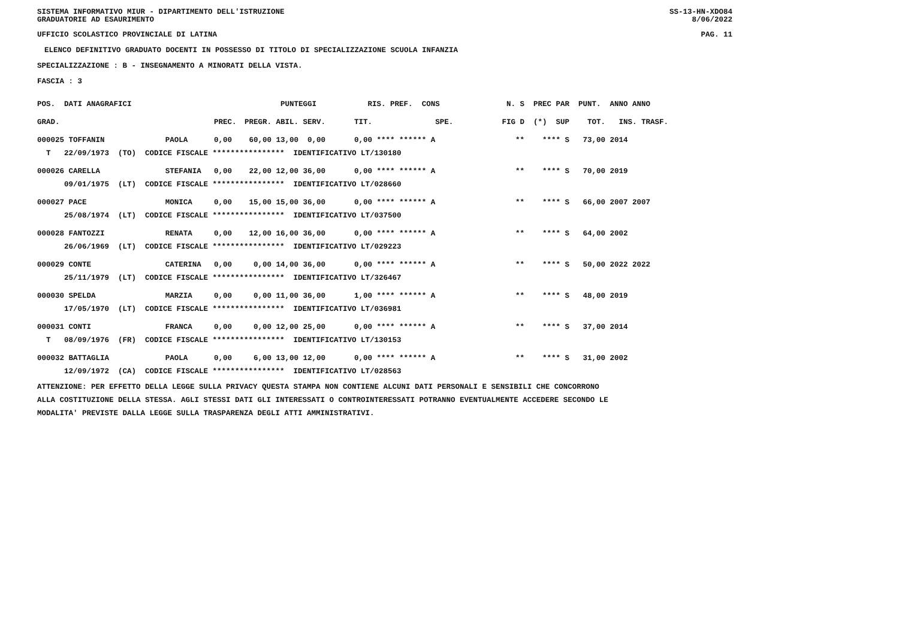SISTEMA INFORMATIVO MIUR - DIPARTIMENTO DELL'ISTRUZIONE
GRADUATORIE AD ESAURIMENTO SS-13-HN-XDO84
8/06/2022
UFFICIO SCOLASTICO PROVINCIALE DI LATINA PAG. 11
ELENCO DEFINITIVO GRADUATO DOCENTI IN POSSESSO DI TITOLO DI SPECIALIZZAZIONE SCUOLA INFANZIA
SPECIALIZZAZIONE : B - INSEGNAMENTO A MINORATI DELLA VISTA.
FASCIA : 3
| POS. DATI ANAGRAFICI | | | PUNTEGGI | RIS. PREF. CONS | N. S PREC PAR PUNT. ANNO ANNO |
| GRAD. | | PREC. | PREGR. ABIL. SERV. | TIT. SPE. | FIG D (*) SUP TOT. INS. TRASF. |
| 000025 TOFFANIN | PAOLA | 0,00 | 60,00 13,00 0,00 | 0,00 **** ****** A | ** **** S 73,00 2014 |
| T 22/09/1973 (TO) CODICE FISCALE **************** IDENTIFICATIVO LT/130180 | | | | | |
| 000026 CARELLA | STEFANIA | 0,00 | 22,00 12,00 36,00 | 0,00 **** ****** A | ** **** S 70,00 2019 |
| 09/01/1975 (LT) CODICE FISCALE **************** IDENTIFICATIVO LT/028660 | | | | | |
| 000027 PACE | MONICA | 0,00 | 15,00 15,00 36,00 | 0,00 **** ****** A | ** **** S 66,00 2007 2007 |
| 25/08/1974 (LT) CODICE FISCALE **************** IDENTIFICATIVO LT/037500 | | | | | |
| 000028 FANTOZZI | RENATA | 0,00 | 12,00 16,00 36,00 | 0,00 **** ****** A | ** **** S 64,00 2002 |
| 26/06/1969 (LT) CODICE FISCALE **************** IDENTIFICATIVO LT/029223 | | | | | |
| 000029 CONTE | CATERINA | 0,00 | 0,00 14,00 36,00 | 0,00 **** ****** A | ** **** S 50,00 2022 2022 |
| 25/11/1979 (LT) CODICE FISCALE **************** IDENTIFICATIVO LT/326467 | | | | | |
| 000030 SPELDA | MARZIA | 0,00 | 0,00 11,00 36,00 | 1,00 **** ****** A | ** **** S 48,00 2019 |
| 17/05/1970 (LT) CODICE FISCALE **************** IDENTIFICATIVO LT/036981 | | | | | |
| 000031 CONTI | FRANCA | 0,00 | 0,00 12,00 25,00 | 0,00 **** ****** A | ** **** S 37,00 2014 |
| T 08/09/1976 (FR) CODICE FISCALE **************** IDENTIFICATIVO LT/130153 | | | | | |
| 000032 BATTAGLIA | PAOLA | 0,00 | 6,00 13,00 12,00 | 0,00 **** ****** A | ** **** S 31,00 2002 |
| 12/09/1972 (CA) CODICE FISCALE **************** IDENTIFICATIVO LT/028563 | | | | | |
ATTENZIONE: PER EFFETTO DELLA LEGGE SULLA PRIVACY QUESTA STAMPA NON CONTIENE ALCUNI DATI PERSONALI E SENSIBILI CHE CONCORRONO
ALLA COSTITUZIONE DELLA STESSA. AGLI STESSI DATI GLI INTERESSATI O CONTROINTERESSATI POTRANNO EVENTUALMENTE ACCEDERE SECONDO LE
MODALITA' PREVISTE DALLA LEGGE SULLA TRASPARENZA DEGLI ATTI AMMINISTRATIVI.